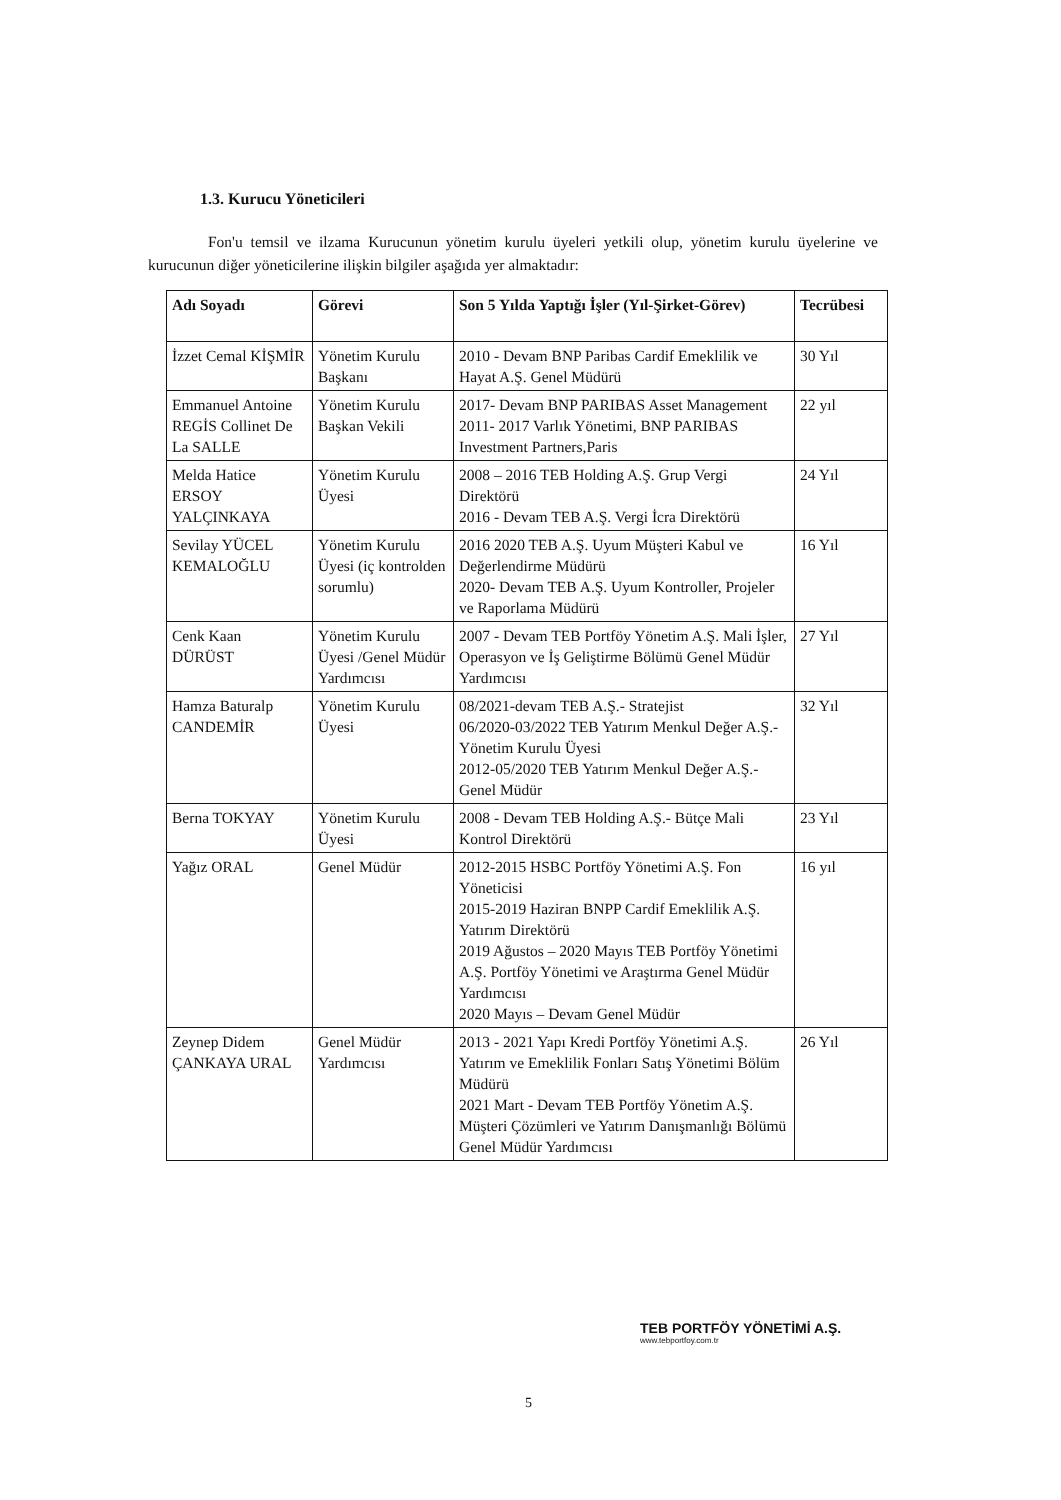1.3. Kurucu Yöneticileri
Fon'u temsil ve ilzama Kurucunun yönetim kurulu üyeleri yetkili olup, yönetim kurulu üyelerine ve kurucunun diğer yöneticilerine ilişkin bilgiler aşağıda yer almaktadır:
| Adı Soyadı | Görevi | Son 5 Yılda Yaptığı İşler (Yıl-Şirket-Görev) | Tecrübesi |
| --- | --- | --- | --- |
| İzzet Cemal KİŞMİR | Yönetim Kurulu Başkanı | 2010 - Devam BNP Paribas Cardif Emeklilik ve Hayat A.Ş. Genel Müdürü | 30 Yıl |
| Emmanuel Antoine REGİS Collinet De La SALLE | Yönetim Kurulu Başkan Vekili | 2017- Devam BNP PARIBAS Asset Management 2011- 2017 Varlık Yönetimi, BNP PARIBAS Investment Partners,Paris | 22 yıl |
| Melda Hatice ERSOY YALÇINKAYA | Yönetim Kurulu Üyesi | 2008 – 2016 TEB Holding A.Ş. Grup Vergi Direktörü 2016 - Devam TEB A.Ş. Vergi İcra Direktörü | 24 Yıl |
| Sevilay YÜCEL KEMALOĞLU | Yönetim Kurulu Üyesi (iç kontrolden sorumlu) | 2016 2020 TEB A.Ş. Uyum Müşteri Kabul ve Değerlendirme Müdürü 2020- Devam TEB A.Ş. Uyum Kontroller, Projeler ve Raporlama Müdürü | 16 Yıl |
| Cenk Kaan DÜRÜST | Yönetim Kurulu Üyesi /Genel Müdür Yardımcısı | 2007 - Devam TEB Portföy Yönetim A.Ş. Mali İşler, Operasyon ve İş Geliştirme Bölümü Genel Müdür Yardımcısı | 27 Yıl |
| Hamza Baturalp CANDEMİR | Yönetim Kurulu Üyesi | 08/2021-devam TEB A.Ş.- Stratejist 06/2020-03/2022 TEB Yatırım Menkul Değer A.Ş.- Yönetim Kurulu Üyesi 2012-05/2020 TEB Yatırım Menkul Değer A.Ş.-Genel Müdür | 32 Yıl |
| Berna TOKYAY | Yönetim Kurulu Üyesi | 2008 - Devam TEB Holding A.Ş.- Bütçe Mali Kontrol Direktörü | 23 Yıl |
| Yağız ORAL | Genel Müdür | 2012-2015 HSBC Portföy Yönetimi A.Ş. Fon Yöneticisi 2015-2019 Haziran BNPP Cardif Emeklilik A.Ş. Yatırım Direktörü 2019 Ağustos – 2020 Mayıs TEB Portföy Yönetimi A.Ş. Portföy Yönetimi ve Araştırma Genel Müdür Yardımcısı 2020 Mayıs – Devam Genel Müdür | 16 yıl |
| Zeynep Didem ÇANKAYA URAL | Genel Müdür Yardımcısı | 2013 - 2021 Yapı Kredi Portföy Yönetimi A.Ş. Yatırım ve Emeklilik Fonları Satış Yönetimi Bölüm Müdürü 2021 Mart - Devam TEB Portföy Yönetim A.Ş. Müşteri Çözümleri ve Yatırım Danışmanlığı Bölümü Genel Müdür Yardımcısı | 26 Yıl |
5
TEB PORTFÖY YÖNETİMİ A.Ş.
www.tebportfoy.com.tr